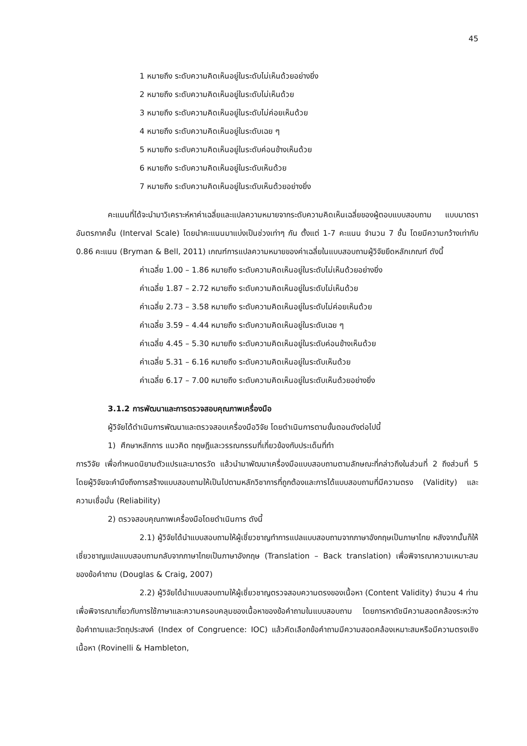45
1 หมายถึง ระดับความคิดเห็นอยู่ในระดับไม่เห็นด้วยอย่างยิ่ง
2 หมายถึง ระดับความคิดเห็นอยู่ในระดับไม่เห็นด้วย
3 หมายถึง ระดับความคิดเห็นอยู่ในระดับไม่ค่อยเห็นด้วย
4 หมายถึง ระดับความคิดเห็นอยู่ในระดับเฉย ๆ
5 หมายถึง ระดับความคิดเห็นอยู่ในระดับค่อนข้างเห็นด้วย
6 หมายถึง ระดับความคิดเห็นอยู่ในระดับเห็นด้วย
7 หมายถึง ระดับความคิดเห็นอยู่ในระดับเห็นด้วยอย่างยิ่ง
คะแนนที่ได้จะนำมาวิเคราะห์หาค่าเฉลี่ยและแปลความหมายจากระดับความคิดเห็นเฉลี่ยของผู้ตอบแบบสอบถาม แบบมาตราอันตรภาคชั้น (Interval Scale) โดยนำคะแนนมาแบ่งเป็นช่วงเท่าๆ กัน ตั้งแต่ 1-7 คะแนน จำนวน 7 ชั้น โดยมีความกว้างเท่ากับ 0.86 คะแนน (Bryman & Bell, 2011) เกณฑ์การแปลความหมายของค่าเฉลี่ยในแบบสอบถามผู้วิจัยยึดหลักเกณฑ์ ดังนี้
ค่าเฉลี่ย 1.00 – 1.86 หมายถึง ระดับความคิดเห็นอยู่ในระดับไม่เห็นด้วยอย่างยิ่ง
ค่าเฉลี่ย 1.87 – 2.72 หมายถึง ระดับความคิดเห็นอยู่ในระดับไม่เห็นด้วย
ค่าเฉลี่ย 2.73 – 3.58 หมายถึง ระดับความคิดเห็นอยู่ในระดับไม่ค่อยเห็นด้วย
ค่าเฉลี่ย 3.59 – 4.44 หมายถึง ระดับความคิดเห็นอยู่ในระดับเฉย ๆ
ค่าเฉลี่ย 4.45 – 5.30 หมายถึง ระดับความคิดเห็นอยู่ในระดับค่อนข้างเห็นด้วย
ค่าเฉลี่ย 5.31 – 6.16 หมายถึง ระดับความคิดเห็นอยู่ในระดับเห็นด้วย
ค่าเฉลี่ย 6.17 – 7.00 หมายถึง ระดับความคิดเห็นอยู่ในระดับเห็นด้วยอย่างยิ่ง
3.1.2 การพัฒนาและการตรวจสอบคุณภาพเครื่องมือ
ผู้วิจัยได้ดำเนินการพัฒนาและตรวจสอบเครื่องมือวิจัย โดยดำเนินการตามขั้นตอนดังต่อไปนี้
1) ศึกษาหลักการ แนวคิด ทฤษฎีและวรรณกรรมที่เกี่ยวข้องกับประเด็นที่ทำ
การวิจัย เพื่อกำหนดนิยามตัวแปรและมาตรวัด แล้วนำมาพัฒนาเครื่องมือแบบสอบถามตามลักษณะที่กล่าวถึงในส่วนที่ 2 ถึงส่วนที่ 5 โดยผู้วิจัยจะคำนึงถึงการสร้างแบบสอบถามให้เป็นไปตามหลักวิชาการที่ถูกต้องและการได้แบบสอบถามที่มีความตรง (Validity) และความเชื่อมั่น (Reliability)
2) ตรวจสอบคุณภาพเครื่องมือโดยดำเนินการ ดังนี้
2.1) ผู้วิจัยได้นำแบบสอบถามให้ผู้เชี่ยวชาญทำการแปลแบบสอบถามจากภาษาอังกฤษเป็นภาษาไทย หลังจากนั้นก็ให้เชี่ยวชาญแปลแบบสอบถามกลับจากภาษาไทยเป็นภาษาอังกฤษ (Translation – Back translation) เพื่อพิจารณาความเหมาะสมของข้อคำถาม (Douglas & Craig, 2007)
2.2) ผู้วิจัยได้นำแบบสอบถามให้ผู้เชี่ยวชาญตรวจสอบความตรงของเนื้อหา (Content Validity) จำนวน 4 ท่าน เพื่อพิจารณาเกี่ยวกับการใช้ภาษาและความครอบคลุมของเนื้อหาของข้อคำถามในแบบสอบถาม โดยการหาดัชนีความสอดคล้องระหว่างข้อคำถามและวัตถุประสงค์ (Index of Congruence: IOC) แล้วคัดเลือกข้อคำถามมีความสอดคล้องเหมาะสมหรือมีความตรงเชิงเนื้อหา (Rovinelli & Hambleton,